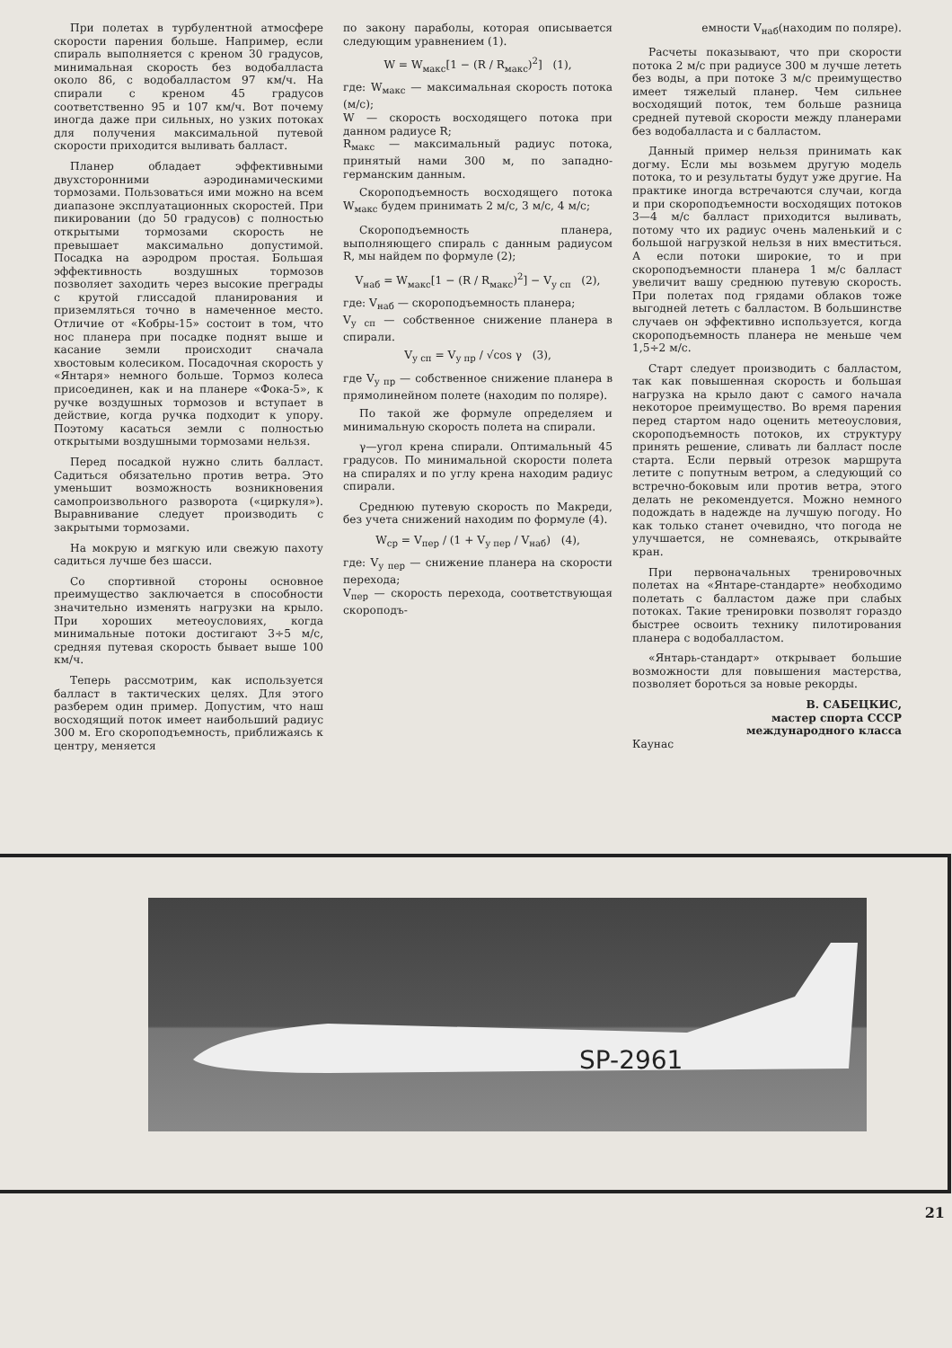При полетах в турбулентной атмосфере скорости парения больше. Например, если спираль выполняется с креном 30 градусов, минимальная скорость без водобалласта около 86, с водобалластом 97 км/ч. На спирали с креном 45 градусов соответственно 95 и 107 км/ч. Вот почему иногда даже при сильных, но узких потоках для получения максимальной путевой скорости приходится выливать балласт.
Планер обладает эффективными двухсторонними аэродинамическими тормозами. Пользоваться ими можно на всем диапазоне эксплуатационных скоростей. При пикировании (до 50 градусов) с полностью открытыми тормозами скорость не превышает максимально допустимой. Посадка на аэродром простая. Большая эффективность воздушных тормозов позволяет заходить через высокие преграды с крутой глиссадой планирования и приземляться точно в намеченное место. Отличие от «Кобры-15» состоит в том, что нос планера при посадке поднят выше и касание земли происходит сначала хвостовым колесиком. Посадочная скорость у «Янтаря» немного больше. Тормоз колеса присоединен, как и на планере «Фока-5», к ручке воздушных тормозов и вступает в действие, когда ручка подходит к упору. Поэтому касаться земли с полностью открытыми воздушными тормозами нельзя.
Перед посадкой нужно слить балласт. Садиться обязательно против ветра. Это уменьшит возможность возникновения самопроизвольного разворота («циркуля»). Выравнивание следует производить с закрытыми тормозами.
На мокрую и мягкую или свежую пахоту садиться лучше без шасси.
Со спортивной стороны основное преимущество заключается в способности значительно изменять нагрузки на крыло. При хороших метеоусловиях, когда минимальные потоки достигают 3÷5 м/с, средняя путевая скорость бывает выше 100 км/ч.
Теперь рассмотрим, как используется балласт в тактических целях. Для этого разберем один пример. Допустим, что наш восходящий поток имеет наибольший радиус 300 м. Его скороподъемность, приближаясь к центру, меняется
по закону параболы, которая описывается следующим уравнением (1).
W = W<sub>макс</sub>[1 − (R / R<sub>макс</sub>)<sup>2</sup>] (1),
где: W<sub>макс</sub> — максимальная скорость потока (м/с);
W — скорость восходящего потока при данном радиусе R;
R<sub>макс</sub> — максимальный радиус потока, принятый нами 300 м, по западно-германским данным.
Скороподъемность восходящего потока W<sub>макс</sub> будем принимать 2 м/с, 3 м/с, 4 м/с;
Скороподъемность планера, выполняющего спираль с данным радиусом R, мы найдем по формуле (2);
V<sub>наб</sub> = W<sub>макс</sub>[1 − (R / R<sub>макс</sub>)<sup>2</sup>] − V<sub>у сп</sub> (2),
где: V<sub>наб</sub> — скороподъемность планера;
V<sub>у сп</sub> — собственное снижение планера в спирали.
V<sub>у сп</sub> = V<sub>у пр</sub> / √cos γ (3),
где V<sub>у пр</sub> — собственное снижение планера в прямолинейном полете (находим по поляре).
По такой же формуле определяем и минимальную скорость полета на спирали.
γ—угол крена спирали. Оптимальный 45 градусов. По минимальной скорости полета на спиралях и по углу крена находим радиус спирали.
Среднюю путевую скорость по Макреди, без учета снижений находим по формуле (4).
W<sub>ср</sub> = V<sub>пер</sub> / (1 + V<sub>у пер</sub> / V<sub>наб</sub>) (4),
где: V<sub>у пер</sub> — снижение планера на скорости перехода;
V<sub>пер</sub> — скорость перехода, соответствующая скороподъ-
емности V<sub>наб</sub>(находим по поляре).
Расчеты показывают, что при скорости потока 2 м/с при радиусе 300 м лучше лететь без воды, а при потоке 3 м/с преимущество имеет тяжелый планер. Чем сильнее восходящий поток, тем больше разница средней путевой скорости между планерами без водобалласта и с балластом.
Данный пример нельзя принимать как догму. Если мы возьмем другую модель потока, то и результаты будут уже другие. На практике иногда встречаются случаи, когда и при скороподъемности восходящих потоков 3—4 м/с балласт приходится выливать, потому что их радиус очень маленький и с большой нагрузкой нельзя в них вместиться. А если потоки широкие, то и при скороподъемности планера 1 м/с балласт увеличит вашу среднюю путевую скорость. При полетах под грядами облаков тоже выгодней лететь с балластом. В большинстве случаев он эффективно используется, когда скороподъемность планера не меньше чем 1,5÷2 м/с.
Старт следует производить с балластом, так как повышенная скорость и большая нагрузка на крыло дают с самого начала некоторое преимущество. Во время парения перед стартом надо оценить метеоусловия, скороподъемность потоков, их структуру принять решение, сливать ли балласт после старта. Если первый отрезок маршрута летите с попутным ветром, а следующий со встречно-боковым или против ветра, этого делать не рекомендуется. Можно немного подождать в надежде на лучшую погоду. Но как только станет очевидно, что погода не улучшается, не сомневаясь, открывайте кран.
При первоначальных тренировочных полетах на «Янтаре-стандарте» необходимо полетать с балластом даже при слабых потоках. Такие тренировки позволят гораздо быстрее освоить технику пилотирования планера с водобалластом.
«Янтарь-стандарт» открывает большие возможности для повышения мастерства, позволяет бороться за новые рекорды.
В. САБЕЦКИС,
мастер спорта СССР
международного класса
Каунас
SP-2961
21